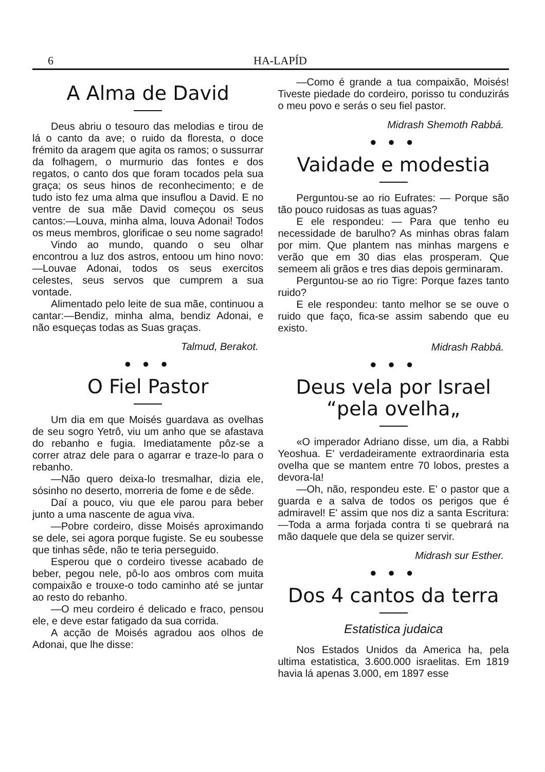6 HA-LAPÍD
A Alma de David
Deus abriu o tesouro das melodias e tirou de lá o canto da ave; o ruido da floresta, o doce frémito da aragem que agita os ramos; o sussurrar da folhagem, o murmurio das fontes e dos regatos, o canto dos que foram tocados pela sua graça; os seus hinos de reconhecimento; e de tudo isto fez uma alma que insuflou a David. E no ventre de sua mãe David começou os seus cantos:—Louva, minha alma, louva Adonai! Todos os meus membros, glorificae o seu nome sagrado!
Vindo ao mundo, quando o seu olhar encontrou a luz dos astros, entoou um hino novo:—Louvae Adonai, todos os seus exercitos celestes, seus servos que cumprem a sua vontade.
Alimentado pelo leite de sua mãe, continuou a cantar:—Bendiz, minha alma, bendiz Adonai, e não esqueças todas as Suas graças.
Talmud, Berakot.
● ● ●
O Fiel Pastor
Um dia em que Moisés guardava as ovelhas de seu sogro Yetrô, viu um anho que se afastava do rebanho e fugia. Imediatamente pôz-se a correr atraz dele para o agarrar e traze-lo para o rebanho.
—Não quero deixa-lo tresmalhar, dizia ele, sósinho no deserto, morreria de fome e de sêde.
Daí a pouco, viu que ele parou para beber junto a uma nascente de agua viva.
—Pobre cordeiro, disse Moisés aproximando se dele, sei agora porque fugiste. Se eu soubesse que tinhas sêde, não te teria perseguido.
Esperou que o cordeiro tivesse acabado de beber, pegou nele, pô-lo aos ombros com muita compaixão e trouxe-o todo caminho até se juntar ao resto do rebanho.
—O meu cordeiro é delicado e fraco, pensou ele, e deve estar fatigado da sua corrida.
A acção de Moisés agradou aos olhos de Adonai, que lhe disse:
—Como é grande a tua compaixão, Moisés! Tiveste piedade do cordeiro, porisso tu conduzirás o meu povo e serás o seu fiel pastor.
Midrash Shemoth Rabbá.
● ● ●
Vaidade e modestia
Perguntou-se ao rio Eufrates: — Porque são tão pouco ruidosas as tuas aguas?
E ele respondeu: — Para que tenho eu necessidade de barulho? As minhas obras falam por mim. Que plantem nas minhas margens e verão que em 30 dias elas prosperam. Que semeem ali grãos e tres dias depois germinaram.
Perguntou-se ao rio Tigre: Porque fazes tanto ruido?
E ele respondeu: tanto melhor se se ouve o ruido que faço, fica-se assim sabendo que eu existo.
Midrash Rabbá.
● ● ●
Deus vela por Israel “pela ovelha„
«O imperador Adriano disse, um dia, a Rabbi Yeoshua. E' verdadeiramente extraordinaria esta ovelha que se mantem entre 70 lobos, prestes a devora-la!
—Oh, não, respondeu este. E' o pastor que a guarda e a salva de todos os perigos que é admiravel! E' assim que nos diz a santa Escritura:—Toda a arma forjada contra ti se quebrará na mão daquele que dela se quizer servir.
Midrash sur Esther.
● ● ●
Dos 4 cantos da terra
Estatistica judaica
Nos Estados Unidos da America ha, pela ultima estatistica, 3.600.000 israelitas. Em 1819 havia lá apenas 3.000, em 1897 esse